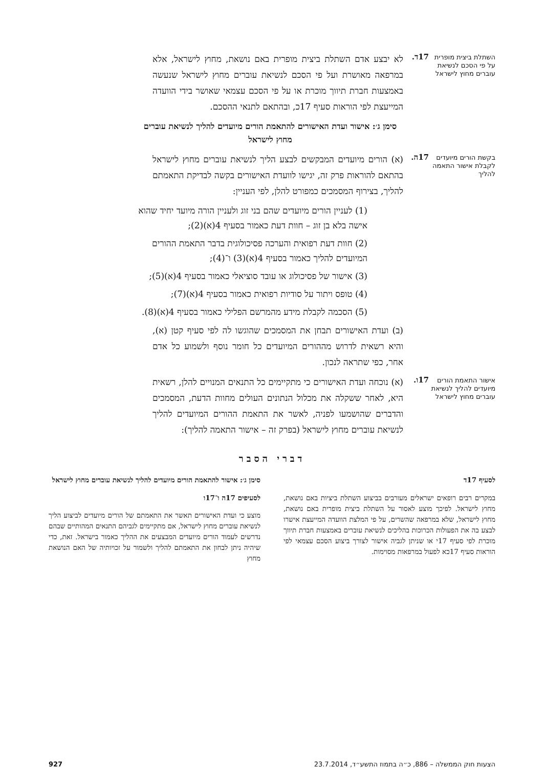השתלת ביצית מופרית על פי הסכם לנשיאת עוברים מחוץ לישראל
17ד.
לא יבצע אדם השתלת ביצית מופרית באם נושאת, מחוץ לישראל, אלא במרפאה מאושרת ועל פי הסכם לנשיאת עוברים מחוץ לישראל שנעשה באמצעות חברת תיווך מוכרת או על פי הסכם עצמאי שאושר בידי הוועדה המייעצת לפי הוראות סעיף 17כ, ובהתאם לתנאי ההסכם.
סימן ג׳: אישור ועדת האישורים להתאמת הורים מיועדים להליך לנשיאת עוברים מחוץ לישראל
בקשת הורים מיועדים לקבלת אישור התאמה להליך
17ה.
(א) הורים מיועדים המבקשים לבצע הליך לנשיאת עוברים מחוץ לישראל בהתאם להוראות פרק זה, יגישו לוועדת האישורים בקשה לבדיקת התאמתם להליך, בצירוף המסמכים כמפורט להלן, לפי העניין:
(1) לעניין הורים מיועדים שהם בני זוג ולעניין הורה מיועד יחיד שהוא אישה בלא בן זוג – חוות דעת כאמור בסעיף 4(א)(2);
(2) חוות דעת רפואית והערכה פסיכולוגית בדבר התאמת ההורים המיועדים להליך כאמור בסעיף 4(א)(3) ו־(4);
(3) אישור של פסיכולוג או עובד סוציאלי כאמור בסעיף 4(א)(5);
(4) טופס ויתור על סודיות רפואית כאמור בסעיף 4(א)(7);
(5) הסכמה לקבלת מידע מהמרשם הפלילי כאמור בסעיף 4(א)(8).
(ב) ועדת האישורים תבחן את המסמכים שהוגשו לה לפי סעיף קטן (א), והיא רשאית לדרוש מההורים המיועדים כל חומר נוסף ולשמוע כל אדם אחר, כפי שתראה לנכון.
אישור התאמת הורים מיועדים להליך לנשיאת עוברים מחוץ לישראל
17ו.
(א) נוכחה ועדת האישורים כי מתקיימים כל התנאים המנויים להלן, רשאית היא, לאחר ששקלה את מכלול הנתונים העולים מחוות הדעת, המסמכים והדברים שהושמעו לפניה, לאשר את התאמת ההורים המיועדים להליך לנשיאת עוברים מחוץ לישראל (בפרק זה – אישור התאמה להליך):
דברי הסבר
לסעיף 17ד
במקרים רבים רופאים ישראלים מעורבים בביצוע השתלת ביציות באם נושאת, מחוץ לישראל. לפיכך מוצע לאסור על השתלת ביצית מופרית באם נושאת, מחוץ לישראל, שלא במרפאה שהשרים, על פי המלצת הוועדה המייעצת אישרו לבצע בה את הפעולות הכרוכות בהליכים לנשיאת עוברים באמצעות חברת תיווך מוכרת לפי סעיף 17י או שניתן לגביה אישור לצורך ביצוע הסכם עצמאי לפי הוראות סעיף 17כא לפעול במרפאות מסוימות.
סימן ג׳: אישור להתאמת הורים מיועדים להליך לנשיאת עוברים מחוץ לישראל
לסעיפים 17ה ו־17ו
מוצע כי ועדת האישורים תאשר את התאמתם של הורים מיועדים לביצוע הליך לנשיאת עוברים מחוץ לישראל, אם מתקיימים לגביהם התנאים המהותיים שבהם נדרשים לעמוד הורים מיועדים המבצעים את ההליך כאמור בישראל. זאת, כדי שיהיה ניתן לבחון את התאמתם להליך ולשמור על זכויותיה של האם הנושאת מחוץ
הצעות חוק הממשלה – 886, כ״ה בתמוז התשע״ד, 23.7.2014 927